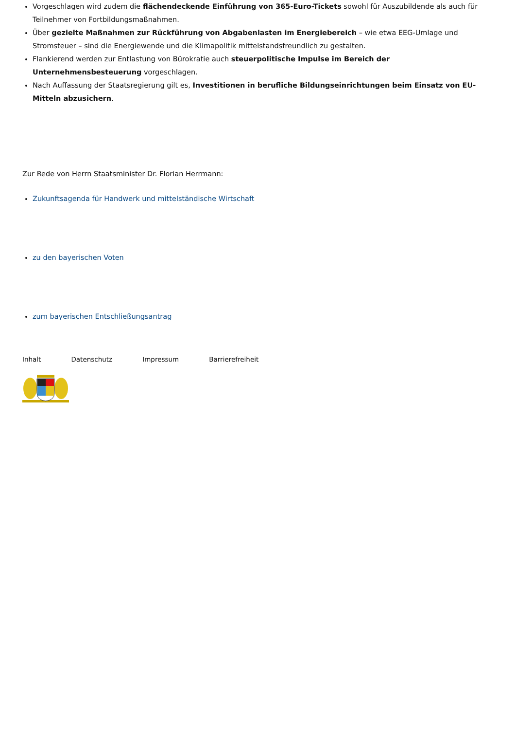Vorgeschlagen wird zudem die flächendeckende Einführung von 365-Euro-Tickets sowohl für Auszubildende als auch für Teilnehmer von Fortbildungsmaßnahmen.
Über gezielte Maßnahmen zur Rückführung von Abgabenlasten im Energiebereich – wie etwa EEG-Umlage und Stromsteuer – sind die Energiewende und die Klimapolitik mittelstandsfreundlich zu gestalten.
Flankierend werden zur Entlastung von Bürokratie auch steuerpolitische Impulse im Bereich der Unternehmensbesteuerung vorgeschlagen.
Nach Auffassung der Staatsregierung gilt es, Investitionen in berufliche Bildungseinrichtungen beim Einsatz von EU-Mitteln abzusichern.
Zur Rede von Herrn Staatsminister Dr. Florian Herrmann:
Zukunftsagenda für Handwerk und mittelständische Wirtschaft
zu den bayerischen Voten
zum bayerischen Entschließungsantrag
Inhalt Datenschutz Impressum Barrierefreiheit